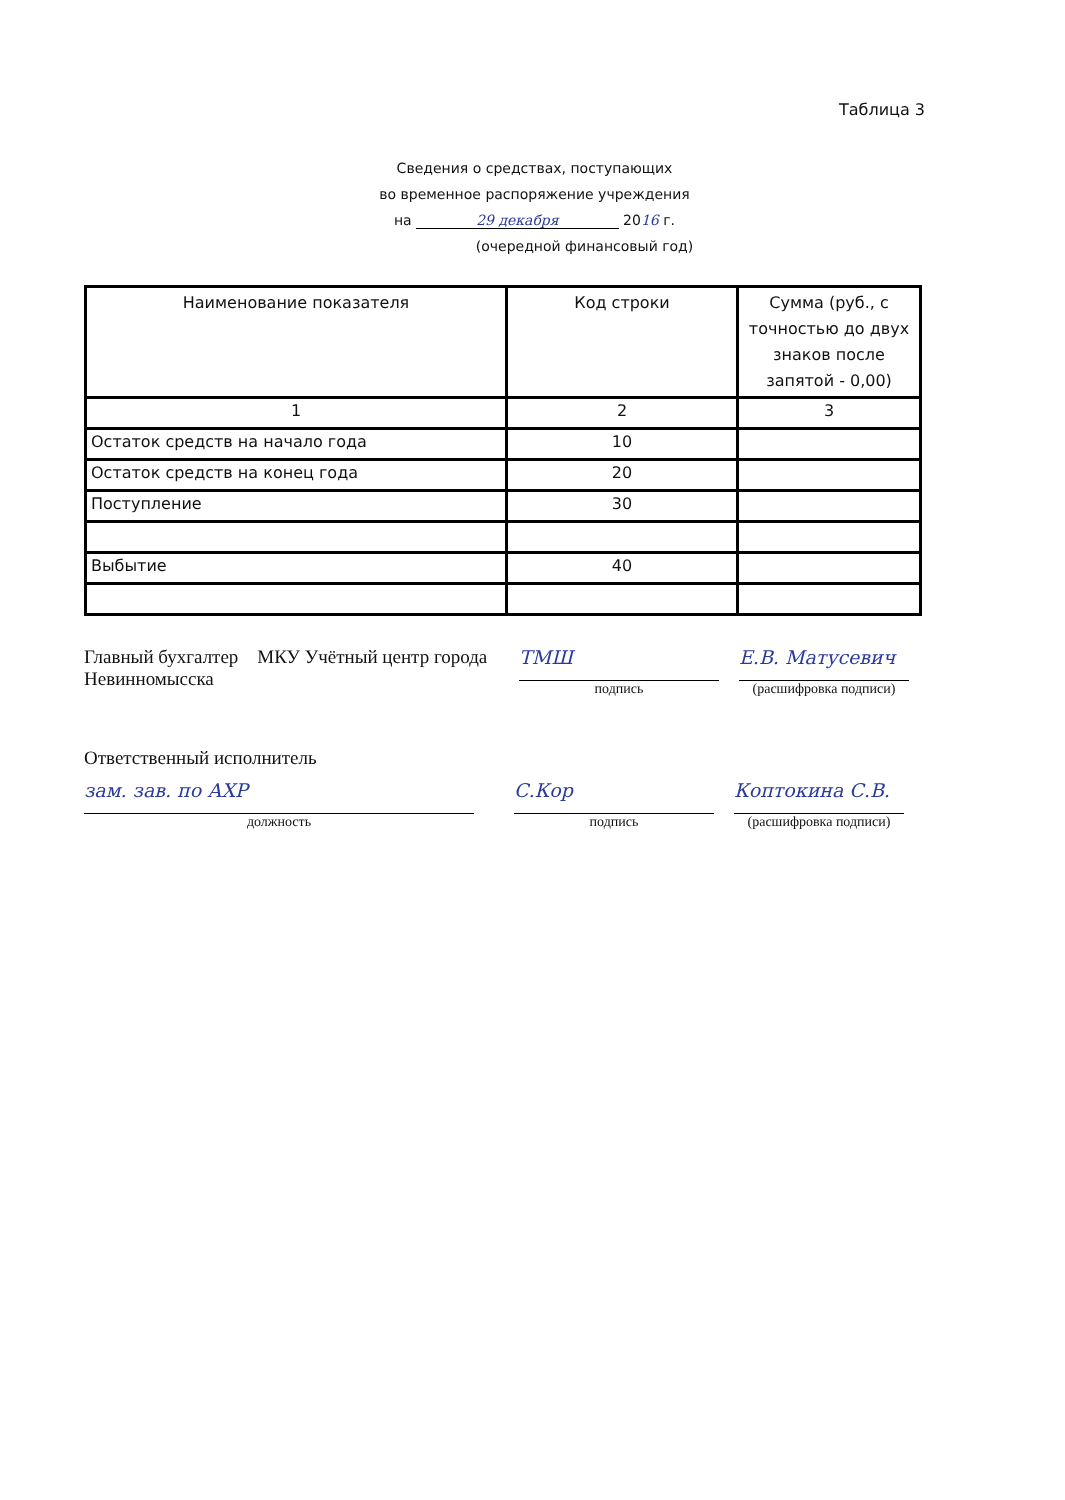Таблица 3
Сведения о средствах, поступающих
во временное распоряжение учреждения
на 29 декабря 2016 г.
(очередной финансовый год)
| Наименование показателя | Код строки | Сумма (руб., с точностью до двух знаков после запятой - 0,00) |
| --- | --- | --- |
| 1 | 2 | 3 |
| Остаток средств на начало года | 10 | |
| Остаток средств на конец года | 20 | |
| Поступление | 30 | |
| Выбытие | 40 | |
Главный бухгалтер МКУ Учётный центр города Невинномысска
ТМШ
подпись
Е.В. Матусевич
(расшифровка подписи)
Ответственный исполнитель
зам. зав. по АХР
должность
С.Кор
подпись
Коптокина С.В.
(расшифровка подписи)